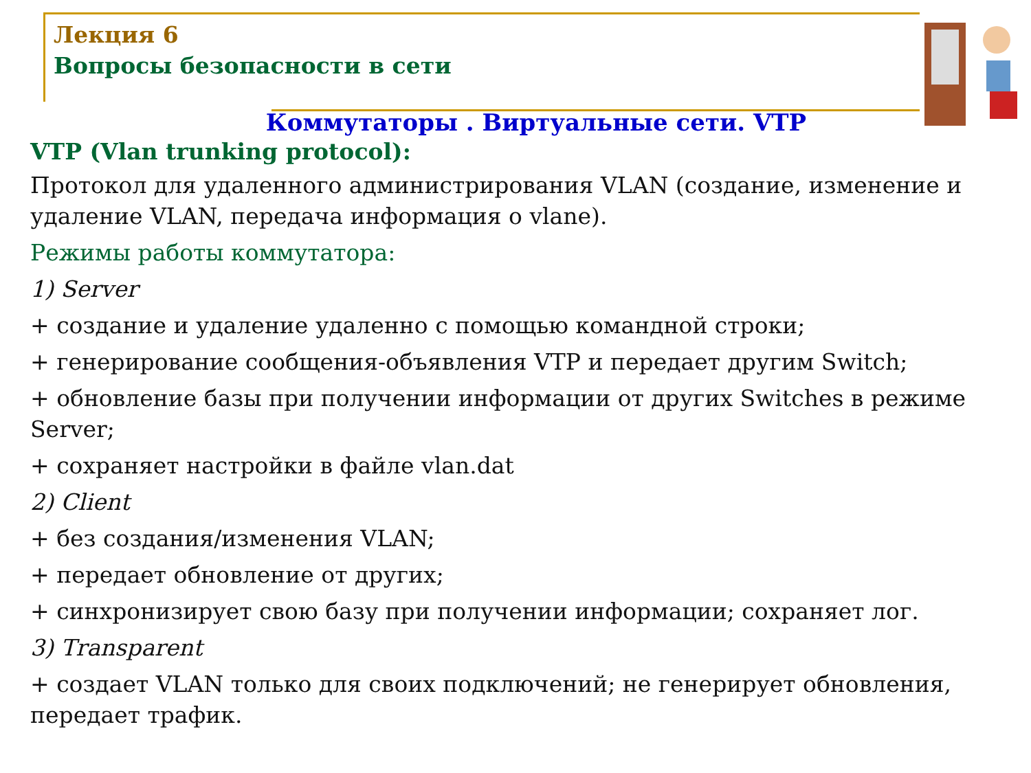Лекция 6
Вопросы безопасности в сети
Коммутаторы . Виртуальные сети. VTP
VTP (Vlan trunking protocol):
Протокол для удаленного администрирования VLAN (создание, изменение и удаление VLAN, передача информация о vlane).
Режимы работы коммутатора:
1) Server
+ создание и удаление удаленно с помощью командной строки;
+ генерирование сообщения-объявления VTP и передает другим Switch;
+ обновление базы при получении информации от других Switches в режиме Server;
+ сохраняет настройки в файле vlan.dat
2) Client
+ без создания/изменения VLAN;
+ передает обновление от других;
+ синхронизирует свою базу при получении информации; сохраняет лог.
3) Transparent
+ создает VLAN только для своих подключений; не генерирует обновления, передает трафик.